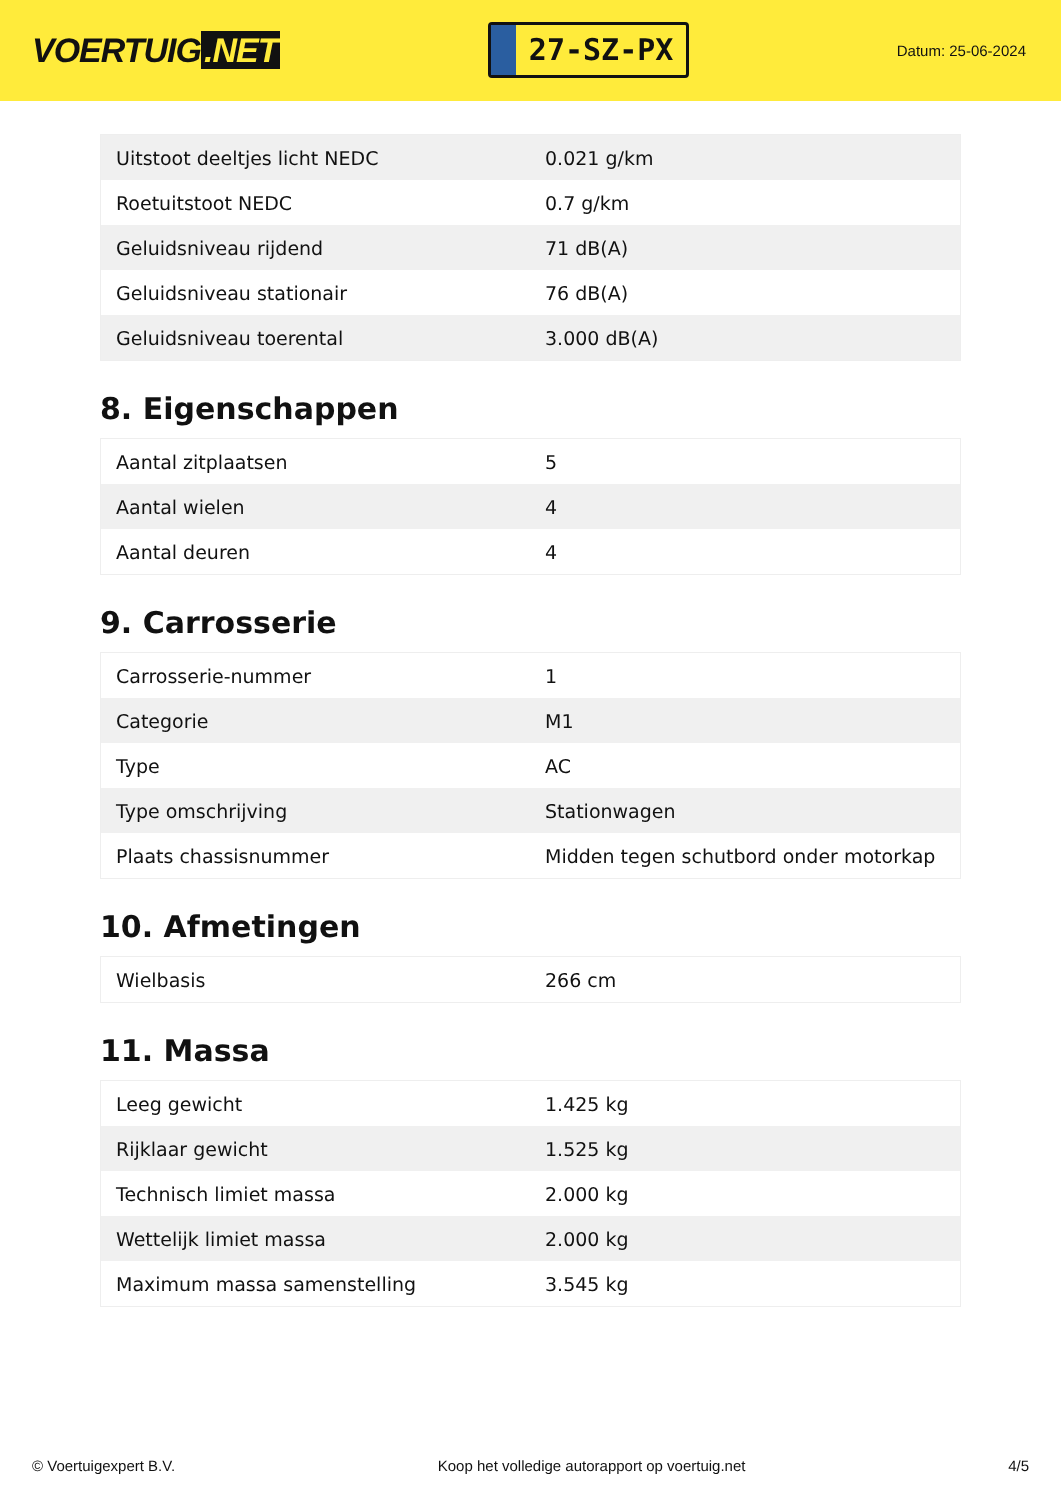VOERTUIG.NET
27-SZ-PX
Datum: 25-06-2024
| Uitstoot deeltjes licht NEDC | 0.021 g/km |
| Roetuitstoot NEDC | 0.7 g/km |
| Geluidsniveau rijdend | 71 dB(A) |
| Geluidsniveau stationair | 76 dB(A) |
| Geluidsniveau toerental | 3.000 dB(A) |
8. Eigenschappen
| Aantal zitplaatsen | 5 |
| Aantal wielen | 4 |
| Aantal deuren | 4 |
9. Carrosserie
| Carrosserie-nummer | 1 |
| Categorie | M1 |
| Type | AC |
| Type omschrijving | Stationwagen |
| Plaats chassisnummer | Midden tegen schutbord onder motorkap |
10. Afmetingen
| Wielbasis | 266 cm |
11. Massa
| Leeg gewicht | 1.425 kg |
| Rijklaar gewicht | 1.525 kg |
| Technisch limiet massa | 2.000 kg |
| Wettelijk limiet massa | 2.000 kg |
| Maximum massa samenstelling | 3.545 kg |
© Voertuigexpert B.V. Koop het volledige autorapport op voertuig.net 4/5